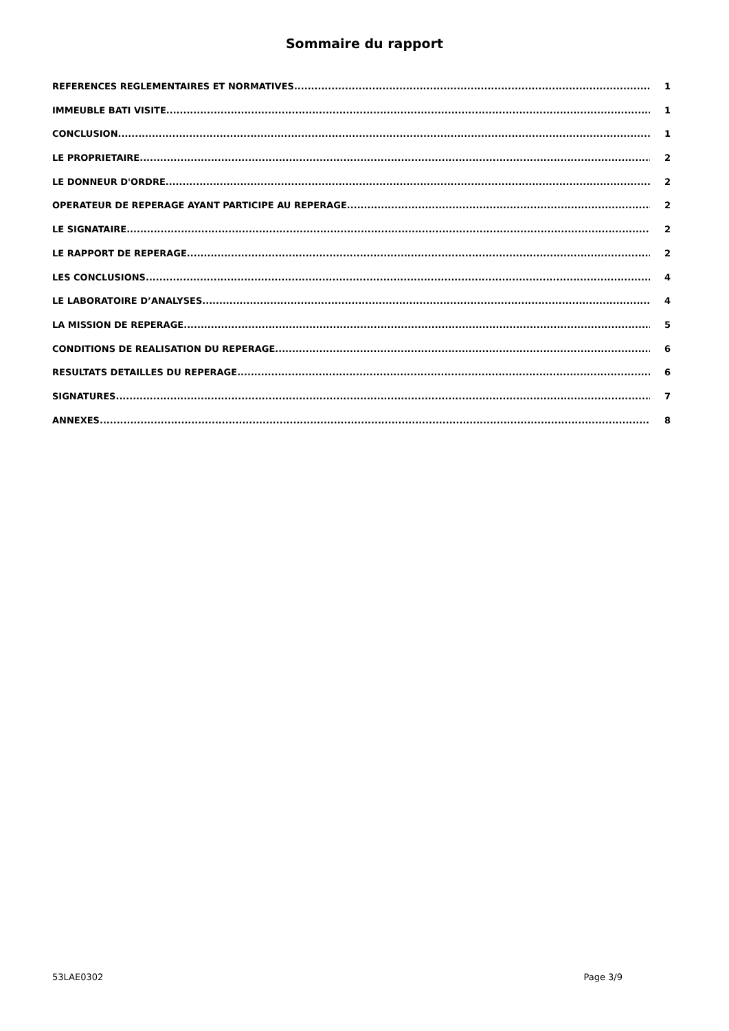Sommaire du rapport
REFERENCES REGLEMENTAIRES ET NORMATIVES 1
IMMEUBLE BATI VISITE 1
CONCLUSION 1
LE PROPRIETAIRE 2
LE DONNEUR D'ORDRE 2
OPERATEUR DE REPERAGE AYANT PARTICIPE AU REPERAGE 2
LE SIGNATAIRE 2
LE RAPPORT DE REPERAGE 2
LES CONCLUSIONS 4
LE LABORATOIRE D’ANALYSES 4
LA MISSION DE REPERAGE 5
CONDITIONS DE REALISATION DU REPERAGE 6
RESULTATS DETAILLES DU REPERAGE 6
SIGNATURES 7
ANNEXES 8
53LAE0302 Page 3/9